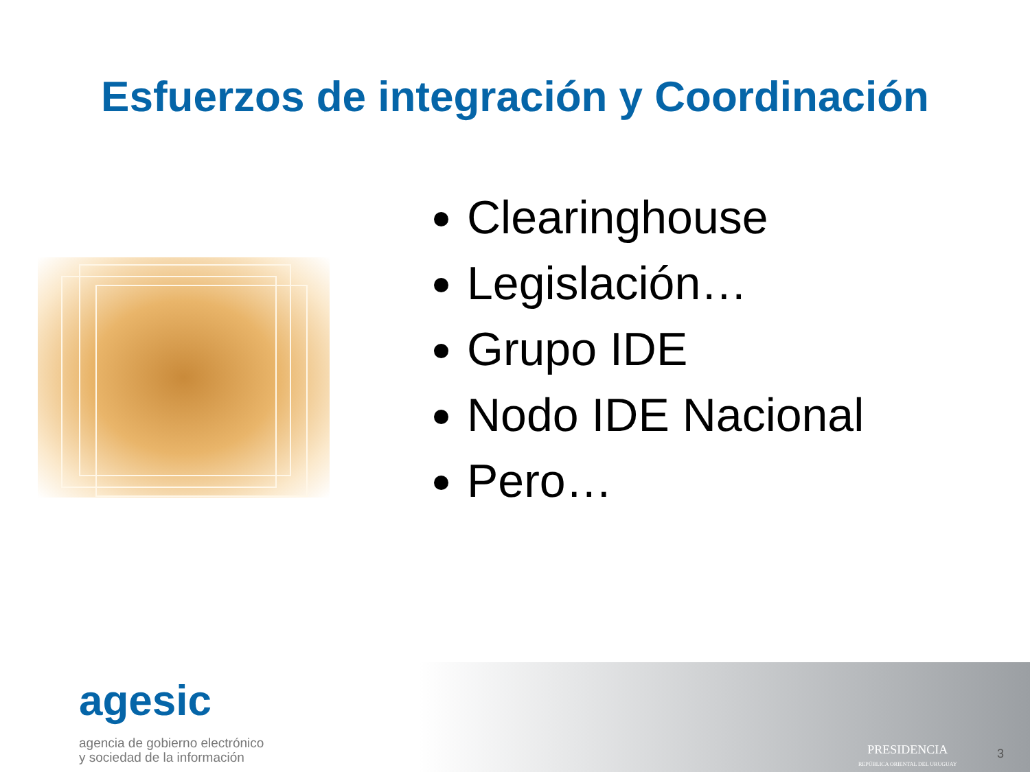Esfuerzos de integración y Coordinación
Clearinghouse
Legislación…
Grupo IDE
Nodo IDE Nacional
Pero…
agesic
agencia de gobierno electrónico
y sociedad de la información
PRESIDENCIA
REPÚBLICA ORIENTAL DEL URUGUAY
3